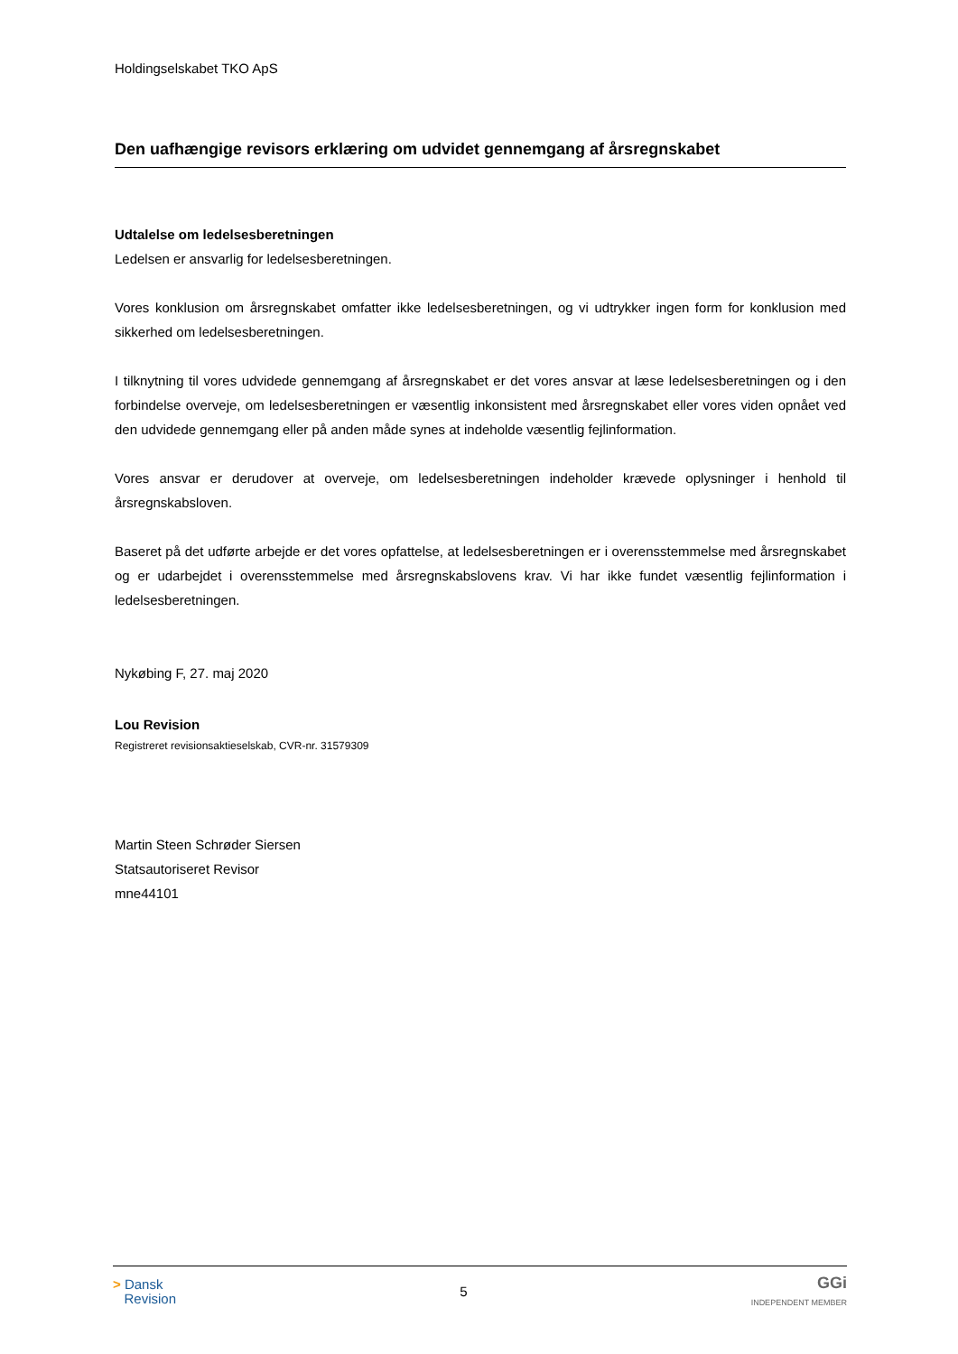Holdingselskabet TKO ApS
Den uafhængige revisors erklæring om udvidet gennemgang af årsregnskabet
Udtalelse om ledelsesberetningen
Ledelsen er ansvarlig for ledelsesberetningen.
Vores konklusion om årsregnskabet omfatter ikke ledelsesberetningen, og vi udtrykker ingen form for konklusion med sikkerhed om ledelsesberetningen.
I tilknytning til vores udvidede gennemgang af årsregnskabet er det vores ansvar at læse ledelsesberetningen og i den forbindelse overveje, om ledelsesberetningen er væsentlig inkonsistent med årsregnskabet eller vores viden opnået ved den udvidede gennemgang eller på anden måde synes at indeholde væsentlig fejlinformation.
Vores ansvar er derudover at overveje, om ledelsesberetningen indeholder krævede oplysninger i henhold til årsregnskabsloven.
Baseret på det udførte arbejde er det vores opfattelse, at ledelsesberetningen er i overensstemmelse med årsregnskabet og er udarbejdet i overensstemmelse med årsregnskabslovens krav. Vi har ikke fundet væsentlig fejlinformation i ledelsesberetningen.
Nykøbing F, 27. maj 2020
Lou Revision
Registreret revisionsaktieselskab, CVR-nr. 31579309
Martin Steen Schrøder Siersen
Statsautoriseret Revisor
mne44101
> Dansk
Revision
5
GGi
INDEPENDENT MEMBER